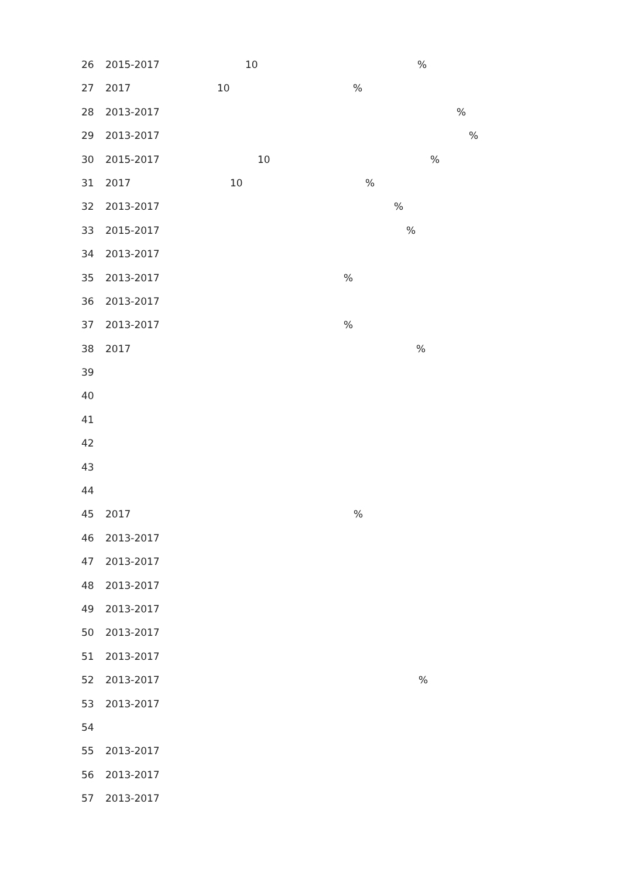26 2015-2017 10%
27 2017 10%
28 2013-2017%
29 2013-2017%
30 2015-2017 10%
31 2017 10%
32 2013-2017%
33 2015-2017%
34 2013-2017
35 2013-2017%
36 2013-2017
37 2013-2017%
38 2017%
39
40
41
42
43
44
45 2017%
46 2013-2017
47 2013-2017
48 2013-2017
49 2013-2017
50 2013-2017
51 2013-2017
52 2013-2017%
53 2013-2017
54
55 2013-2017
56 2013-2017
57 2013-2017